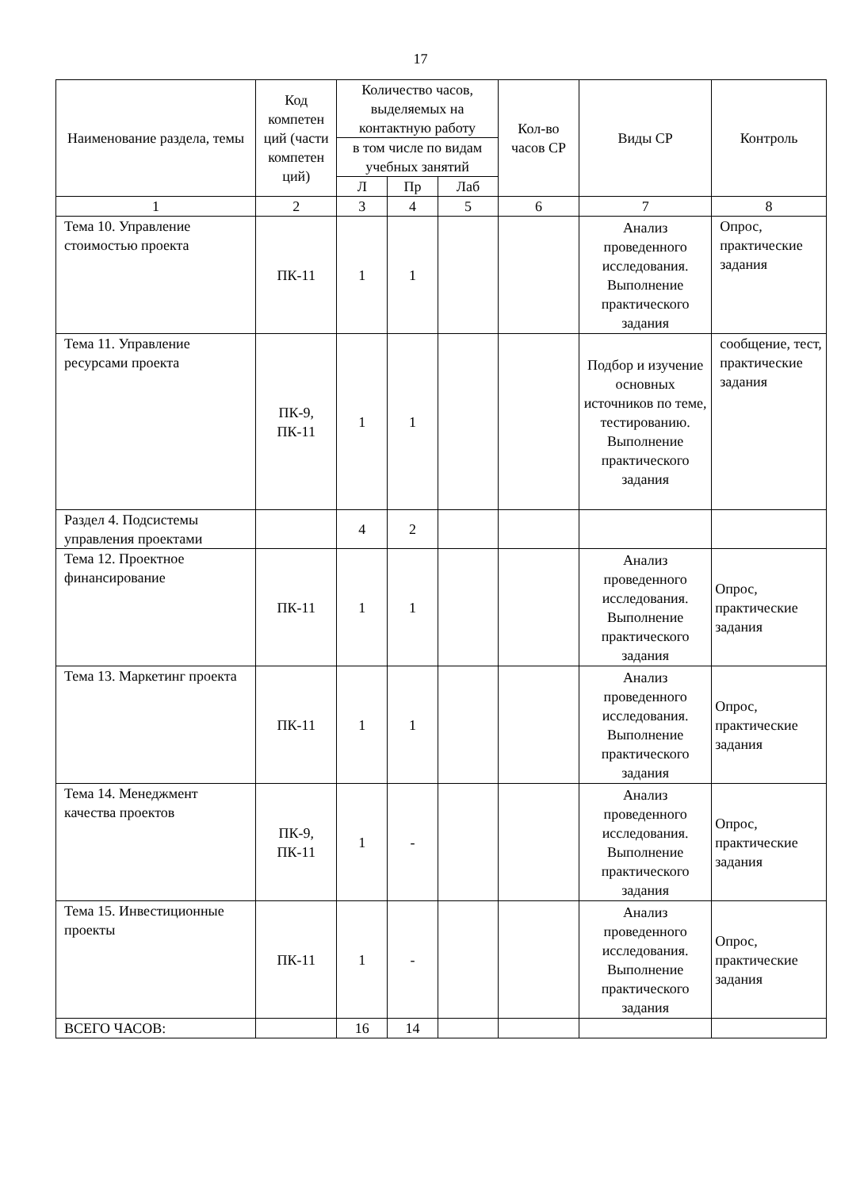17
| Наименование раздела, темы | Код компетен ций (части компетен ций) | Количество часов, выделяемых на контактную работу | | | Кол-во часов СР | Виды СР | Контроль |
| --- | --- | --- | --- | --- | --- | --- | --- |
| | | в том числе по видам учебных занятий | | | | | |
| | | Л | Пр | Лаб | | | |
| 1 | 2 | 3 | 4 | 5 | 6 | 7 | 8 |
| Тема 10. Управление стоимостью проекта | ПК-11 | 1 | 1 | | | Анализ проведенного исследования. Выполнение практического задания | Опрос, практические задания |
| Тема 11. Управление ресурсами проекта | ПК-9, ПК-11 | 1 | 1 | | | Подбор и изучение основных источников по теме, тестированию. Выполнение практического задания | сообщение, тест, практические задания |
| Раздел 4. Подсистемы управления проектами | | 4 | 2 | | | | |
| Тема 12. Проектное финансирование | ПК-11 | 1 | 1 | | | Анализ проведенного исследования. Выполнение практического задания | Опрос, практические задания |
| Тема 13. Маркетинг проекта | ПК-11 | 1 | 1 | | | Анализ проведенного исследования. Выполнение практического задания | Опрос, практические задания |
| Тема 14. Менеджмент качества проектов | ПК-9, ПК-11 | 1 | - | | | Анализ проведенного исследования. Выполнение практического задания | Опрос, практические задания |
| Тема 15. Инвестиционные проекты | ПК-11 | 1 | - | | | Анализ проведенного исследования. Выполнение практического задания | Опрос, практические задания |
| ВСЕГО ЧАСОВ: | | 16 | 14 | | | | |